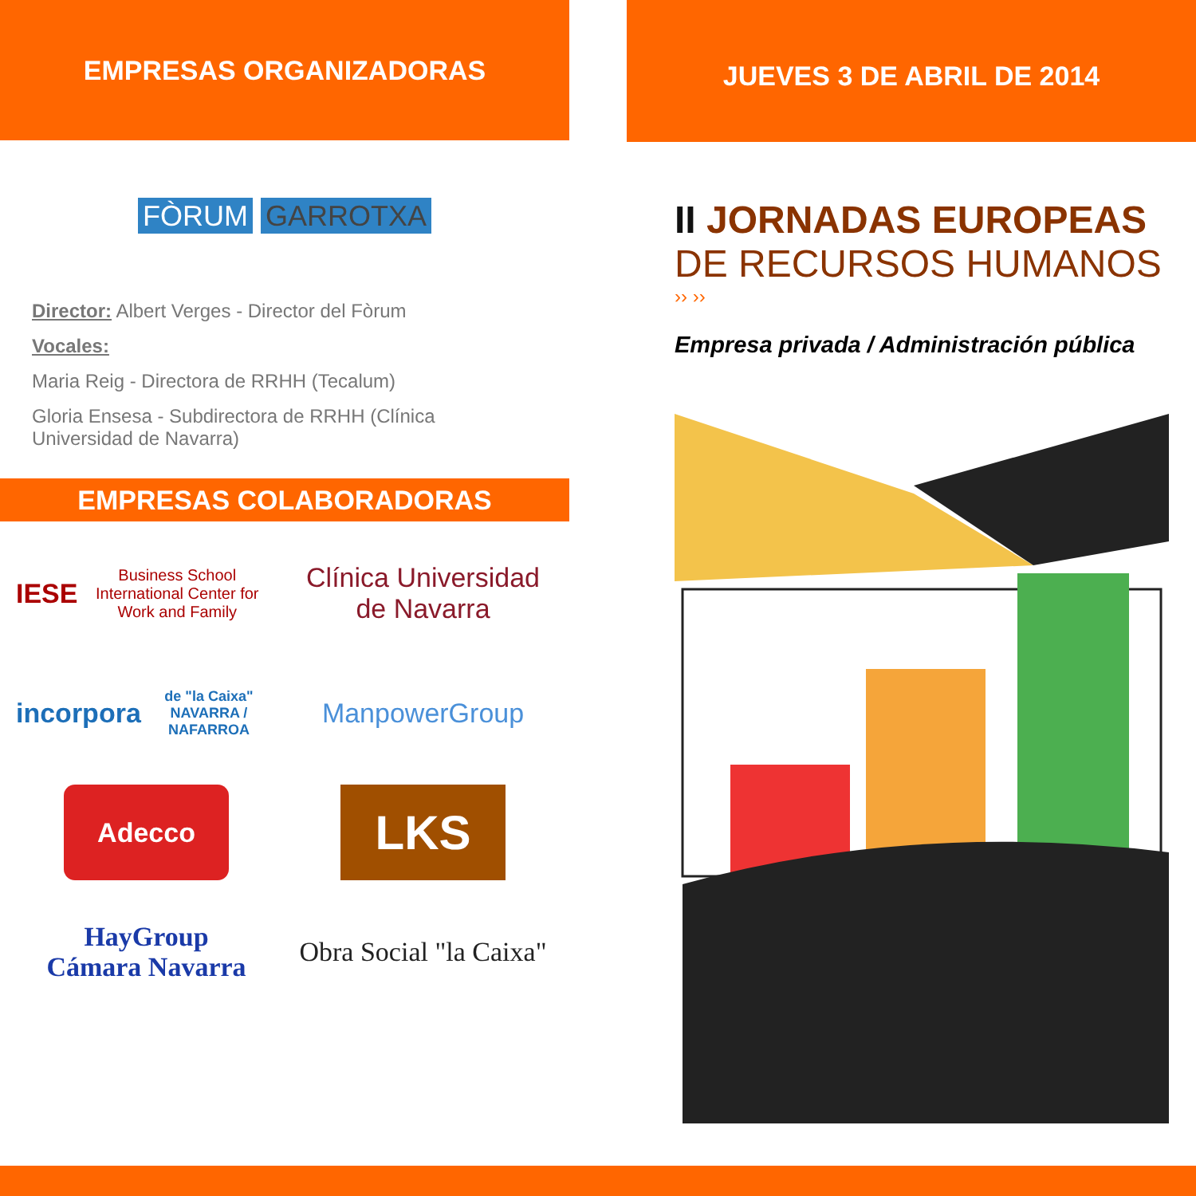EMPRESAS ORGANIZADORAS
FÒRUM GARROTXA
Director: Albert Verges - Director del Fòrum
Vocales:
Maria Reig - Directora de RRHH (Tecalum)
Gloria Ensesa - Subdirectora de RRHH (Clínica Universidad de Navarra)
EMPRESAS COLABORADORAS
IESE Business School International Center for Work and Family
Clínica Universidad de Navarra
incorpora de "la Caixa" NAVARRA / NAFARROA
ManpowerGroup
Adecco
LKS
HayGroup
Cámara Navarra
Obra Social "la Caixa"
JUEVES 3 DE ABRIL DE 2014
II JORNADAS EUROPEAS
DE RECURSOS HUMANOS
›› ››
Empresa privada / Administración pública